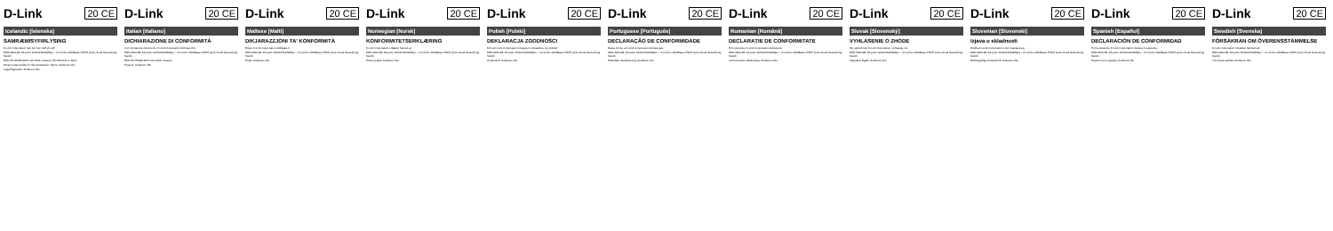D-Link 20 CE
Icelandic [Íslenska]
SAMRÆMISYFIRLÝSING
D-Link Corporation lýsir því hér með yfir að:
DBS-2000-28, 24-ports 10/100/1000Mbps + 4 Combo 1000Base-T/SFP ports Cloud Networking Switch
EMC EN 55032:2015+AC:2016, Class A; EN 61000-3-2: 2014
Person responsible for this declaration: Name: Anderson Wu
Legal Signature: Anderson Wu
D-Link 20 CE
Italian [Italiano]
DICHIARAZIONE DI CONFORMITÀ
Con il presente documento, D-Link Corporation dichiara che:
DBS-2000-28, 24-ports 10/100/1000Mbps + 4 Combo 1000Base-T/SFP ports Cloud Networking Switch
EMC EN 55032:2015+AC:2016, Class A
Подпис: Anderson Wu
D-Link 20 CE
Maltese [Malti]
DIKJARAZZJONI TA' KONFORMITÀ
B'dan, D-Link Corporation tiddikjara li:
DBS-2000-28, 24-ports 10/100/1000Mbps + 4 Combo 1000Base-T/SFP ports Cloud Networking Switch
Popis: Anderson Wu
D-Link 20 CE
Norwegian [Norsk]
KONFORMITETSERKLÆRING
D-Link Corporation erklærer herved at:
DBS-2000-28, 24-ports 10/100/1000Mbps + 4 Combo 1000Base-T/SFP ports Cloud Networking Switch
Pravni potpis: Anderson Wu
D-Link 20 CE
Polish [Polski]
DEKLARACJA ZGODNOŚCI
Firma D-Link Corporation niniejszym oświadcza, że produkt:
DBS-2000-28, 24-ports 10/100/1000Mbps + 4 Combo 1000Base-T/SFP ports Cloud Networking Switch
Underskrift: Anderson Wu
D-Link 20 CE
Portuguese [Português]
DECLARAÇÃO DE CONFORMIDADE
Desta forma, a D-Link Corporation declara que:
DBS-2000-28, 24-ports 10/100/1000Mbps + 4 Combo 1000Base-T/SFP ports Cloud Networking Switch
Wettelijke handtekening: Anderson Wu
D-Link 20 CE
Romanian [Română]
DECLARAȚIE DE CONFORMITATE
Prin prezenta, D-Link Corporation declară că:
DBS-2000-28, 24-ports 10/100/1000Mbps + 4 Combo 1000Base-T/SFP ports Cloud Networking Switch
Lainvoimainen allekirjoitus: Anderson Wu
D-Link 20 CE
Slovak [Slovenský]
VYHLÁSENIE O ZHODE
My, spoločnosť D-Link Corporation, vyhlasuje, že:
DBS-2000-28, 24-ports 10/100/1000Mbps + 4 Combo 1000Base-T/SFP ports Cloud Networking Switch
Signature légale: Anderson Wu
D-Link 20 CE
Slovenian [Slovenski]
Izjava o skladnosti
Družba D-Link Corporation s tem izjavlja da je:
DBS-2000-28, 24-ports 10/100/1000Mbps + 4 Combo 1000Base-T/SFP ports Cloud Networking Switch
Rechtsgültige Unterschrift: Anderson Wu
D-Link 20 CE
Spanish [Español]
DECLARACIÓN DE CONFORMIDAD
Por la presente, D-Link Corporation declara lo siguiente:
DBS-2000-28, 24-ports 10/100/1000Mbps + 4 Combo 1000Base-T/SFP ports Cloud Networking Switch
Νομότυπη υπογραφή: Anderson Wu
D-Link 20 CE
Swedish [Svenska]
FÖRSÄKRAN OM ÖVERENSSTÄMMELSE
D-Link Corporation försäkrar härmed att:
DBS-2000-28, 24-ports 10/100/1000Mbps + 4 Combo 1000Base-T/SFP ports Cloud Networking Switch
Törvényes aláírás: Anderson Wu